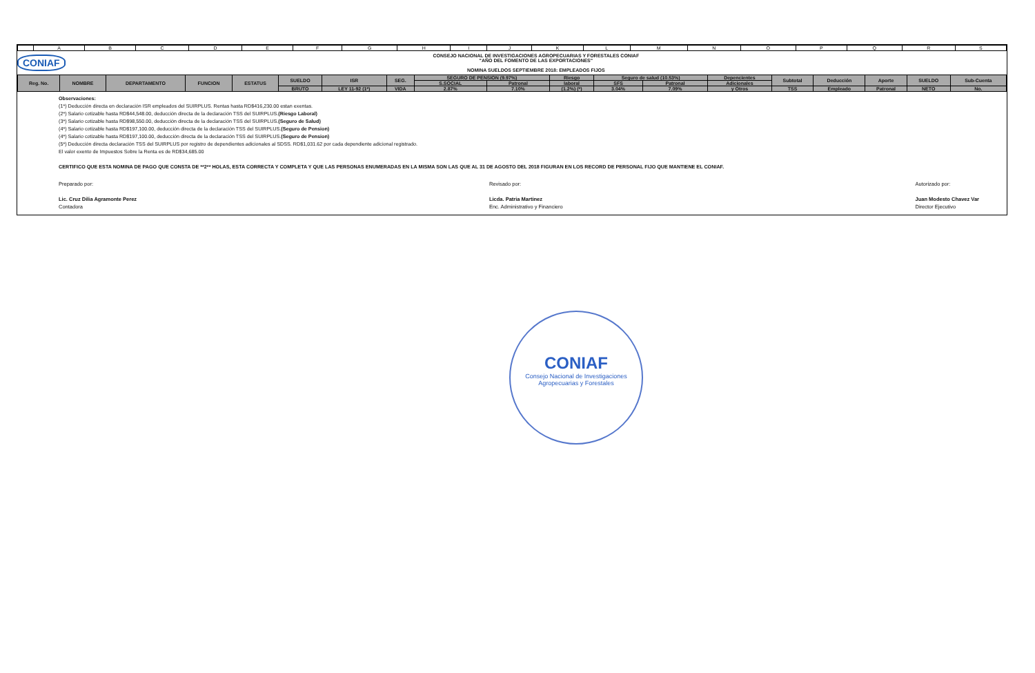| | A | B | C | D | E | F | G | H | I | J | K | L | M | N | O | P | Q | R | S |
CONIAF
CONSEJO NACIONAL DE INVESTIGACIONES AGROPECUARIAS Y FORESTALES CONIAF
"AÑO DEL FOMENTO DE LAS EXPORTACIONES"
NOMINA SUELDOS SEPTIEMBRE 2018: EMPLEADOS FIJOS
| Reg. No. | NOMBRE | DEPARTAMENTO | FUNCION | ESTATUS | SUELDO | ISR | SEG. | SEGURO DE PENSION (9.97%) | | Riesgo | Seguro de salud (10.53%) | | Depencientes | Subtotal | Deducción | Aporte | SUELDO | Sub-Cuenta |
| --- | --- | --- | --- | --- | --- | --- | --- | --- | --- | --- | --- | --- | --- | --- | --- | --- | --- | --- |
| | | | | | | | | S.SOCIAL | Patronal | laboral | SFS | Patronal | Adicionales | | | | | |
| | | | | | BRUTO | LEY 11-92 (1*) | VIDA | 2.87% | 7.10% | (1.2%) (*) | 3.04% | 7.09% | y Otros | TSS | Empleado | Patronal | NETO | No. |
Observaciones:
(1*) Deducción directa en declaración ISR empleados del SUIRPLUS. Rentas hasta RD$416,230.00 estan exentas.
(2*) Salario cotizable hasta RD$44,548.00, deducción directa de la declaración TSS del SUIRPLUS.(Riesgo Laboral)
(3*) Salario cotizable hasta RD$98,550.00, deducción directa de la declaración TSS del SUIRPLUS.(Seguro de Salud)
(4*) Salario cotizable hasta RD$197,100.00, deducción directa de la declaración TSS del SUIRPLUS.(Seguro de Pension)
(4*) Salario cotizable hasta RD$197,100.00, deducción directa de la declaración TSS del SUIRPLUS.(Seguro de Pension)
(5*) Deducción directa declaración TSS del SUIRPLUS por registro de dependientes adicionales al SDSS. RD$1,031.62 por cada dependiente adicional registrado.
El valor exento de Impuestos Sobre la Renta es de RD$34,685.00
CERTIFICO QUE ESTA NOMINA DE PAGO QUE CONSTA DE **2** HOLAS, ESTA CORRECTA Y COMPLETA Y QUE LAS PERSONAS ENUMERADAS EN LA MISMA SON LAS QUE AL 31 DE AGOSTO DEL 2018 FIGURAN EN LOS RECORD DE PERSONAL FIJO QUE MANTIENE EL CONIAF.
Preparado por:
Lic. Cruz Dilia Agramonte Perez
Contadora
Revisado por:
Licda. Patria Martinez
Enc. Administrativo y Financiero
Autorizado por:
Juan Modesto Chavez Var
Director Ejecutivo
CONIAF
Consejo Nacional de Investigaciones
Agropecuarias y Forestales